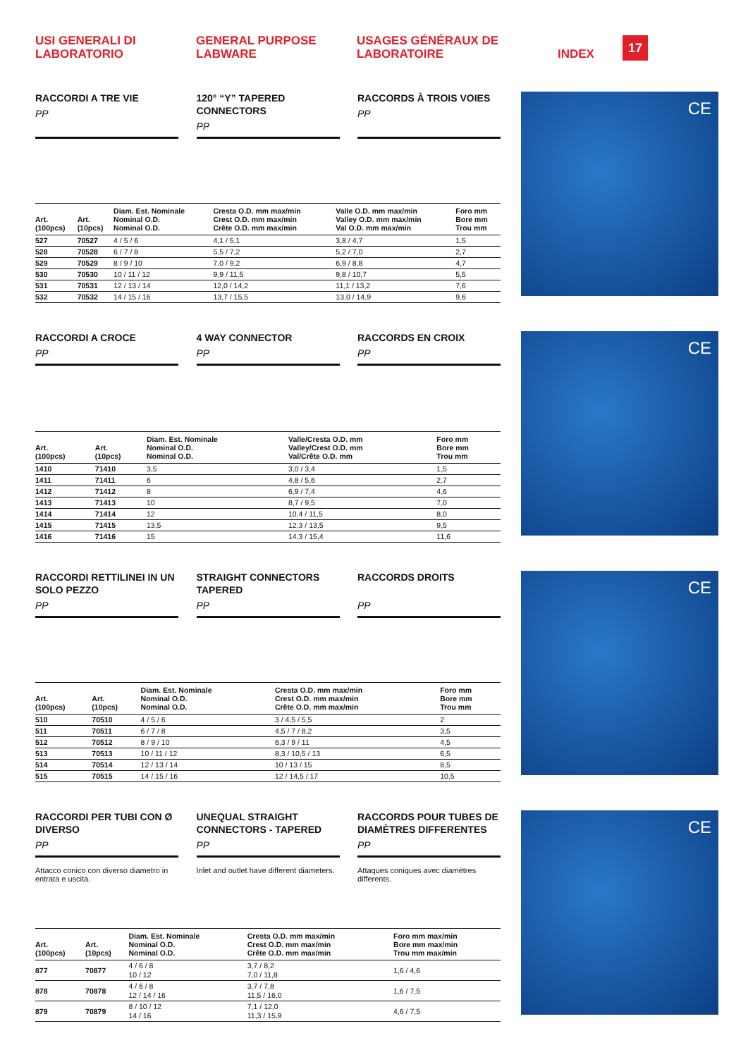USI GENERALI DI
LABORATORIO
GENERAL PURPOSE
LABWARE
USAGES GÉNÉRAUX DE
LABORATOIRE
INDEX 17
RACCORDI A TRE VIE
PP
120° “Y” TAPERED CONNECTORS
PP
RACCORDS À TROIS VOIES
PP
| Art. (100pcs) | Art. (10pcs) | Diam. Est. Nominale Nominal O.D. Nominal O.D. | Cresta O.D. mm max/min Crest O.D. mm max/min Crête O.D. mm max/min | Valle O.D. mm max/min Valley O.D. mm max/min Val O.D. mm max/min | Foro mm Bore mm Trou mm |
| --- | --- | --- | --- | --- | --- |
| 527 | 70527 | 4 / 5 / 6 | 4,1 / 5,1 | 3,8 / 4,7 | 1,5 |
| 528 | 70528 | 6 / 7 / 8 | 5,5 / 7,2 | 5,2 / 7,0 | 2,7 |
| 529 | 70529 | 8 / 9 / 10 | 7,0 / 9,2 | 6,9 / 8,8 | 4,7 |
| 530 | 70530 | 10 / 11 / 12 | 9,9 / 11,5 | 9,8 / 10,7 | 5,5 |
| 531 | 70531 | 12 / 13 / 14 | 12,0 / 14,2 | 11,1 / 13,2 | 7,6 |
| 532 | 70532 | 14 / 15 / 16 | 13,7 / 15,5 | 13,0 / 14,9 | 9,6 |
CE
RACCORDI A CROCE
PP
4 WAY CONNECTOR
PP
RACCORDS EN CROIX
PP
| Art. (100pcs) | Art. (10pcs) | Diam. Est. Nominale Nominal O.D. Nominal O.D. | Valle/Cresta O.D. mm Valley/Crest O.D. mm Val/Crête O.D. mm | Foro mm Bore mm Trou mm |
| --- | --- | --- | --- | --- |
| 1410 | 71410 | 3,5 | 3,0 / 3,4 | 1,5 |
| 1411 | 71411 | 6 | 4,8 / 5,6 | 2,7 |
| 1412 | 71412 | 8 | 6,9 / 7,4 | 4,6 |
| 1413 | 71413 | 10 | 8,7 / 9,5 | 7,0 |
| 1414 | 71414 | 12 | 10,4 / 11,5 | 8,0 |
| 1415 | 71415 | 13,5 | 12,3 / 13,5 | 9,5 |
| 1416 | 71416 | 15 | 14,3 / 15,4 | 11,6 |
CE
RACCORDI RETTILINEI IN UN SOLO PEZZO
PP
STRAIGHT CONNECTORS TAPERED
PP
RACCORDS DROITS
PP
| Art. (100pcs) | Art. (10pcs) | Diam. Est. Nominale Nominal O.D. Nominal O.D. | Cresta O.D. mm max/min Crest O.D. mm max/min Crête O.D. mm max/min | Foro mm Bore mm Trou mm |
| --- | --- | --- | --- | --- |
| 510 | 70510 | 4 / 5 / 6 | 3 / 4,5 / 5,5 | 2 |
| 511 | 70511 | 6 / 7 / 8 | 4,5 / 7 / 8,2 | 3,5 |
| 512 | 70512 | 8 / 9 / 10 | 6,3 / 9 / 11 | 4,5 |
| 513 | 70513 | 10 / 11 / 12 | 8,3 / 10,5 / 13 | 6,5 |
| 514 | 70514 | 12 / 13 / 14 | 10 / 13 / 15 | 8,5 |
| 515 | 70515 | 14 / 15 / 16 | 12 / 14,5 / 17 | 10,5 |
CE
RACCORDI PER TUBI CON Ø DIVERSO
PP
UNEQUAL STRAIGHT CONNECTORS - TAPERED
PP
RACCORDS POUR TUBES DE DIAMÈTRES DIFFERENTES
PP
Attacco conico con diverso diametro in entrata e uscita.
Inlet and outlet have different diameters.
Attaques coniques avec diamètres differents.
| Art. (100pcs) | Art. (10pcs) | Diam. Est. Nominale Nominal O.D. Nominal O.D. | Cresta O.D. mm max/min Crest O.D. mm max/min Crête O.D. mm max/min | Foro mm max/min Bore mm max/min Trou mm max/min |
| --- | --- | --- | --- | --- |
| 877 | 70877 | 4 / 6 / 8 10 / 12 | 3,7 / 8,2 7,0 / 11,8 | 1,6 / 4,6 |
| 878 | 70878 | 4 / 6 / 8 12 / 14 / 16 | 3,7 / 7,8 11,5 / 16,0 | 1,6 / 7,5 |
| 879 | 70879 | 8 / 10 / 12 14 / 16 | 7,1 / 12,0 11,3 / 15,9 | 4,6 / 7,5 |
CE